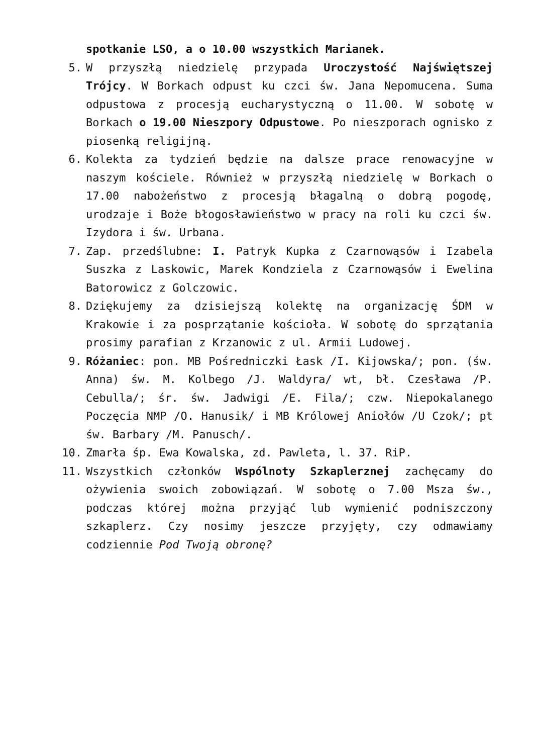spotkanie LSO, a o 10.00 wszystkich Marianek.
5. W przyszłą niedzielę przypada Uroczystość Najświętszej Trójcy. W Borkach odpust ku czci św. Jana Nepomucena. Suma odpustowa z procesją eucharystyczną o 11.00. W sobotę w Borkach o 19.00 Nieszpory Odpustowe. Po nieszporach ognisko z piosenką religijną.
6. Kolekta za tydzień będzie na dalsze prace renowacyjne w naszym kościele. Również w przyszłą niedzielę w Borkach o 17.00 nabożeństwo z procesją błagalną o dobrą pogodę, urodzaje i Boże błogosławieństwo w pracy na roli ku czci św. Izydora i św. Urbana.
7. Zap. przedślubne: I. Patryk Kupka z Czarnowąsów i Izabela Suszka z Laskowic, Marek Kondziela z Czarnowąsów i Ewelina Batorowicz z Golczowic.
8. Dziękujemy za dzisiejszą kolektę na organizację ŚDM w Krakowie i za posprzątanie kościoła. W sobotę do sprzątania prosimy parafian z Krzanowic z ul. Armii Ludowej.
9. Różaniec: pon. MB Pośredniczki Łask /I. Kijowska/; pon. (św. Anna) św. M. Kolbego /J. Waldyra/ wt, bł. Czesława /P. Cebulla/; śr. św. Jadwigi /E. Fila/; czw. Niepokalanego Poczęcia NMP /O. Hanusik/ i MB Królowej Aniołów /U Czok/; pt św. Barbary /M. Panusch/.
10. Zmarła śp. Ewa Kowalska, zd. Pawleta, l. 37. RiP.
11. Wszystkich członków Wspólnoty Szkaplerznej zachęcamy do ożywienia swoich zobowiązań. W sobotę o 7.00 Msza św., podczas której można przyjąć lub wymienić podniszczony szkaplerz. Czy nosimy jeszcze przyjęty, czy odmawiamy codziennie Pod Twoją obronę?